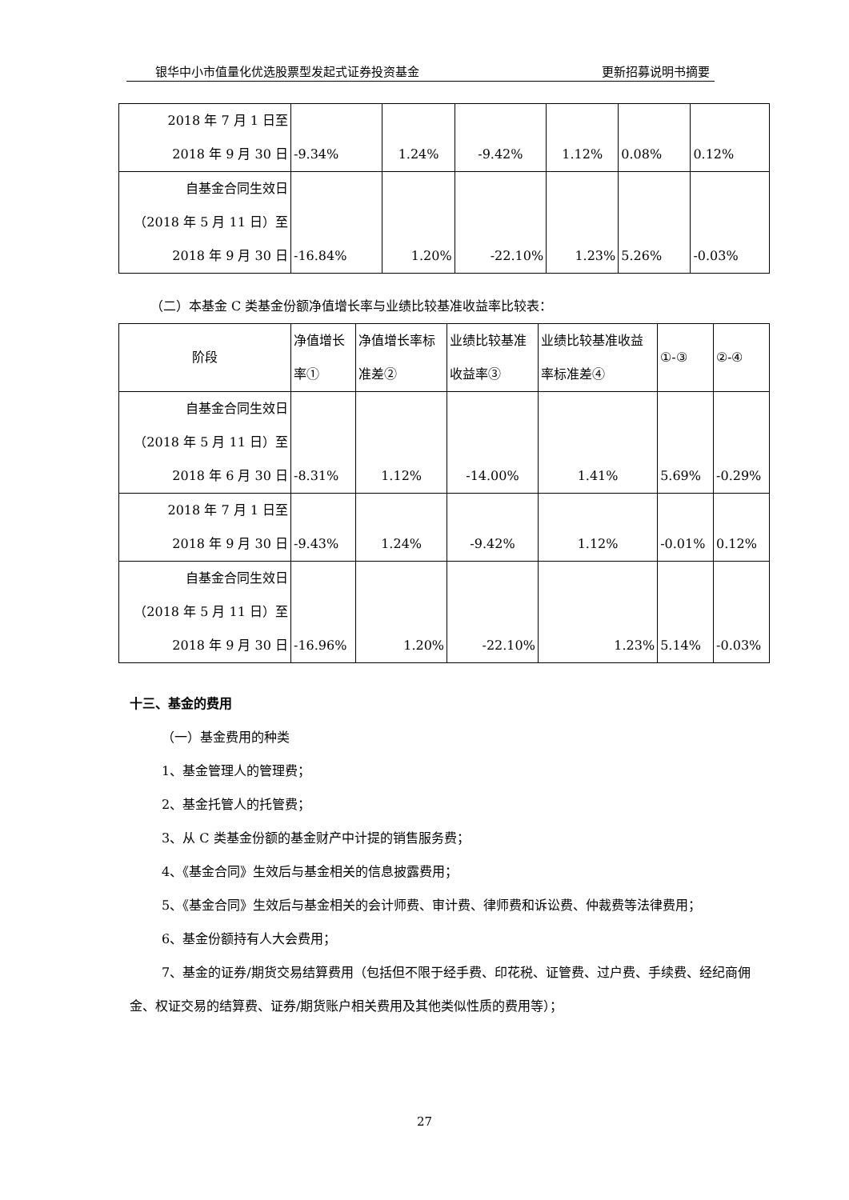银华中小市值量化优选股票型发起式证券投资基金 更新招募说明书摘要
| 2018 年 7 月 1 日至 2018 年 9 月 30 日 | -9.34% | 1.24% | -9.42% | 1.12% | 0.08% | 0.12% |
| 自基金合同生效日 （2018 年 5 月 11 日）至 2018 年 9 月 30 日 | -16.84% | 1.20% | -22.10% | 1.23% | 5.26% | -0.03% |
（二）本基金 C 类基金份额净值增长率与业绩比较基准收益率比较表：
| 阶段 | 净值增长 率① | 净值增长率标 准差② | 业绩比较基准 收益率③ | 业绩比较基准收益 率标准差④ | ①-③ | ②-④ |
| 自基金合同生效日 （2018 年 5 月 11 日）至 2018 年 6 月 30 日 | -8.31% | 1.12% | -14.00% | 1.41% | 5.69% | -0.29% |
| 2018 年 7 月 1 日至 2018 年 9 月 30 日 | -9.43% | 1.24% | -9.42% | 1.12% | -0.01% | 0.12% |
| 自基金合同生效日 （2018 年 5 月 11 日）至 2018 年 9 月 30 日 | -16.96% | 1.20% | -22.10% | 1.23% | 5.14% | -0.03% |
十三、基金的费用
（一）基金费用的种类
1、基金管理人的管理费；
2、基金托管人的托管费；
3、从 C 类基金份额的基金财产中计提的销售服务费；
4、《基金合同》生效后与基金相关的信息披露费用；
5、《基金合同》生效后与基金相关的会计师费、审计费、律师费和诉讼费、仲裁费等法律费用；
6、基金份额持有人大会费用；
7、基金的证券/期货交易结算费用（包括但不限于经手费、印花税、证管费、过户费、手续费、经纪商佣金、权证交易的结算费、证券/期货账户相关费用及其他类似性质的费用等）；
27